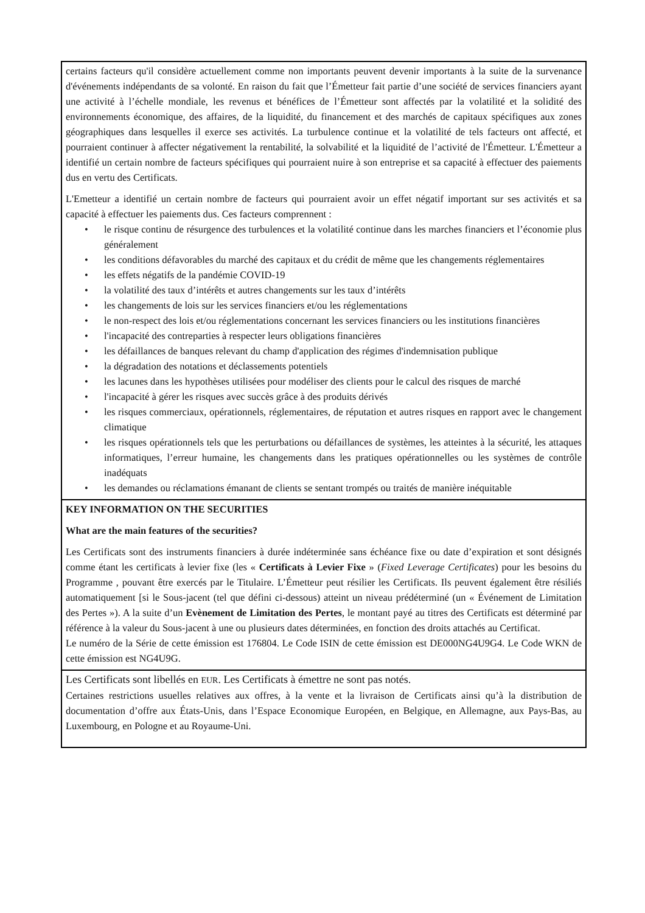certains facteurs qu'il considère actuellement comme non importants peuvent devenir importants à la suite de la survenance d'événements indépendants de sa volonté. En raison du fait que l’Émetteur fait partie d’une société de services financiers ayant une activité à l’échelle mondiale, les revenus et bénéfices de l’Émetteur sont affectés par la volatilité et la solidité des environnements économique, des affaires, de la liquidité, du financement et des marchés de capitaux spécifiques aux zones géographiques dans lesquelles il exerce ses activités. La turbulence continue et la volatilité de tels facteurs ont affecté, et pourraient continuer à affecter négativement la rentabilité, la solvabilité et la liquidité de l’activité de l'Émetteur. L'Émetteur a identifié un certain nombre de facteurs spécifiques qui pourraient nuire à son entreprise et sa capacité à effectuer des paiements dus en vertu des Certificats.
L'Emetteur a identifié un certain nombre de facteurs qui pourraient avoir un effet négatif important sur ses activités et sa capacité à effectuer les paiements dus. Ces facteurs comprennent :
• le risque continu de résurgence des turbulences et la volatilité continue dans les marches financiers et l’économie plus généralement
• les conditions défavorables du marché des capitaux et du crédit de même que les changements réglementaires
• les effets négatifs de la pandémie COVID-19
• la volatilité des taux d’intérêts et autres changements sur les taux d’intérêts
• les changements de lois sur les services financiers et/ou les réglementations
• le non-respect des lois et/ou réglementations concernant les services financiers ou les institutions financières
• l'incapacité des contreparties à respecter leurs obligations financières
• les défaillances de banques relevant du champ d'application des régimes d'indemnisation publique
• la dégradation des notations et déclassements potentiels
• les lacunes dans les hypothèses utilisées pour modéliser des clients pour le calcul des risques de marché
• l'incapacité à gérer les risques avec succès grâce à des produits dérivés
• les risques commerciaux, opérationnels, réglementaires, de réputation et autres risques en rapport avec le changement climatique
• les risques opérationnels tels que les perturbations ou défaillances de systèmes, les atteintes à la sécurité, les attaques informatiques, l’erreur humaine, les changements dans les pratiques opérationnelles ou les systèmes de contrôle inadéquats
• les demandes ou réclamations émanant de clients se sentant trompés ou traités de manière inéquitable
KEY INFORMATION ON THE SECURITIES
What are the main features of the securities?
Les Certificats sont des instruments financiers à durée indéterminée sans échéance fixe ou date d’expiration et sont désignés comme étant les certificats à levier fixe (les « Certificats à Levier Fixe » (Fixed Leverage Certificates) pour les besoins du Programme , pouvant être exercés par le Titulaire. L’Émetteur peut résilier les Certificats. Ils peuvent également être résiliés automatiquement [si le Sous-jacent (tel que défini ci-dessous) atteint un niveau prédéterminé (un « Événement de Limitation des Pertes »). A la suite d’un Evènement de Limitation des Pertes, le montant payé au titres des Certificats est déterminé par référence à la valeur du Sous-jacent à une ou plusieurs dates déterminées, en fonction des droits attachés au Certificat.
Le numéro de la Série de cette émission est 176804. Le Code ISIN de cette émission est DE000NG4U9G4. Le Code WKN de cette émission est NG4U9G.
Les Certificats sont libellés en EUR. Les Certificats à émettre ne sont pas notés.
Certaines restrictions usuelles relatives aux offres, à la vente et la livraison de Certificats ainsi qu’à la distribution de documentation d’offre aux États-Unis, dans l’Espace Economique Européen, en Belgique, en Allemagne, aux Pays-Bas, au Luxembourg, en Pologne et au Royaume-Uni.